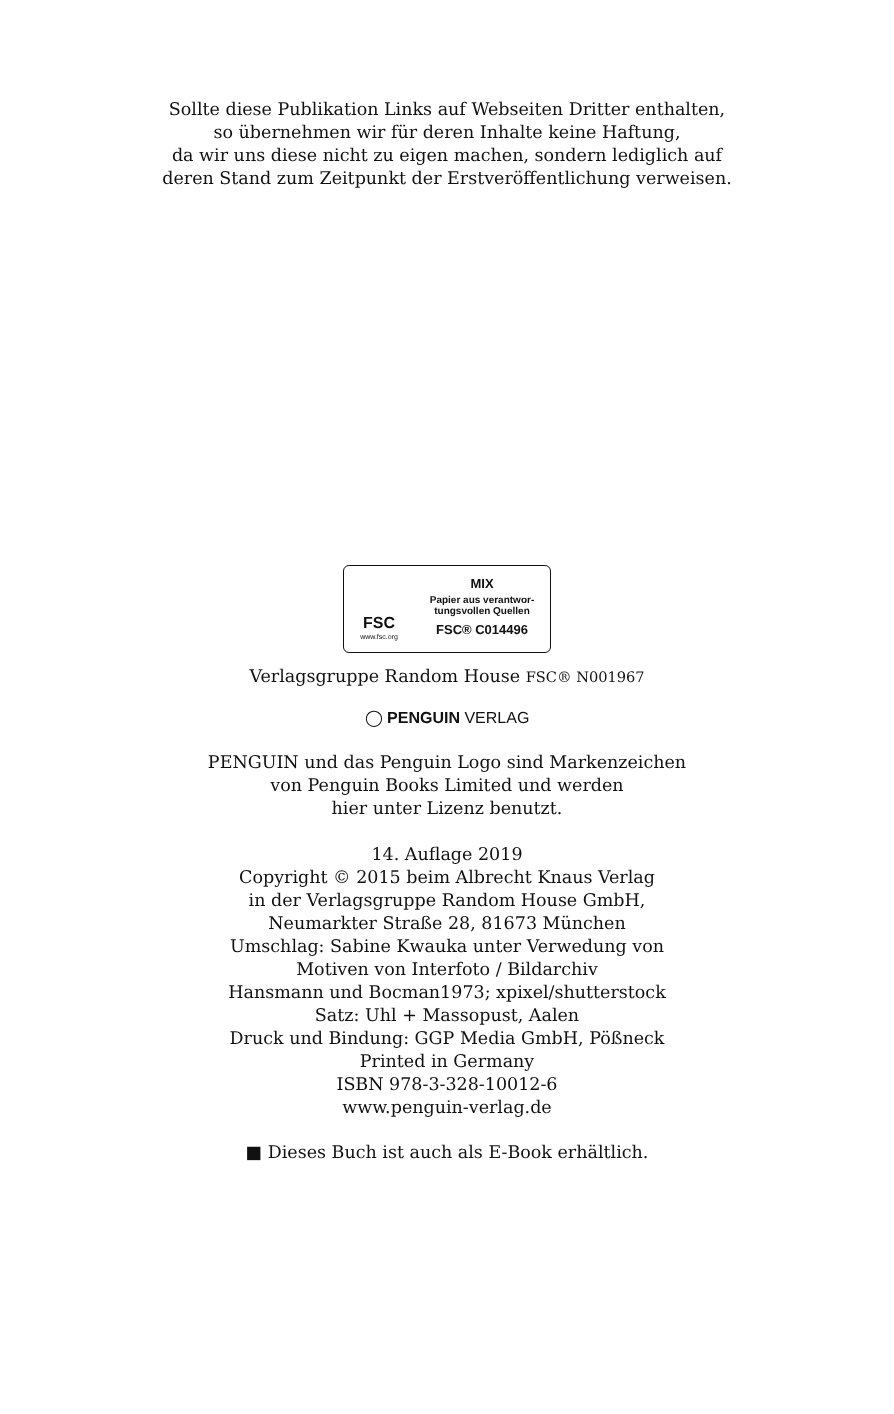Sollte diese Publikation Links auf Webseiten Dritter enthalten,
so übernehmen wir für deren Inhalte keine Haftung,
da wir uns diese nicht zu eigen machen, sondern lediglich auf
deren Stand zum Zeitpunkt der Erstveröffentlichung verweisen.
FSC
www.fsc.org
MIX
Papier aus verantwor-
tungsvollen Quellen
FSC® C014496
Verlagsgruppe Random House FSC® N001967
◯ PENGUIN VERLAG
PENGUIN und das Penguin Logo sind Markenzeichen
von Penguin Books Limited und werden
hier unter Lizenz benutzt.
14. Auflage 2019
Copyright © 2015 beim Albrecht Knaus Verlag
in der Verlagsgruppe Random House GmbH,
Neumarkter Straße 28, 81673 München
Umschlag: Sabine Kwauka unter Verwedung von
Motiven von Interfoto / Bildarchiv
Hansmann und Bocman1973; xpixel/shutterstock
Satz: Uhl + Massopust, Aalen
Druck und Bindung: GGP Media GmbH, Pößneck
Printed in Germany
ISBN 978-3-328-10012-6
www.penguin-verlag.de
■ Dieses Buch ist auch als E-Book erhältlich.